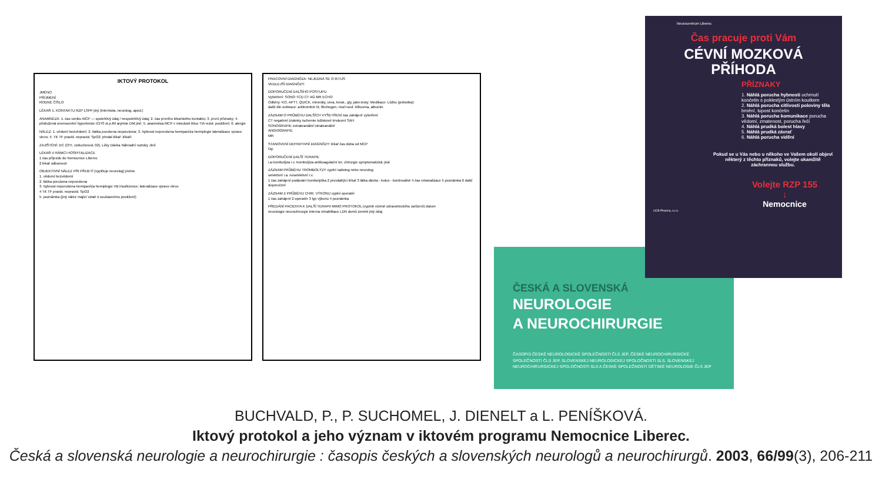IKTOVÝ PROTOKOL
JMÉNO
PŘÍJMENÍ
RODNÉ ČÍSLO
LÉKAŘ 1. KONTAKTU RZP LSPP jiný (internista, neurolog, apod.)
ANAMNÉZA: 1. čas vzniku MCP — spolehlivý údaj / nespolehlivý údaj; 2. čas prvního lékařského kontaktu; 3. první příznaky; 4. přidružená onemocnění hypertenze ICHS st.p.IM arytmie DM jiné; 5. anamnéza MCP v minulosti iktus TIA rezid. postižení; 6. alergie
NÁLEZ: 1. vědomí bezvědomí; 2. fatika porušena neporušena; 3. hybnost neporušena hemiparéza hemiplegie lateralizace vpravo vlevo; 4. TK TF pravid. nepravid. SpO2; předal lékař: lékaři:
ZAJIŠTĚNÍ: DC (OTI, vzduchovod, 02), Léky Dávka Náhradní roztoky Jiné
LÉKAŘ V RÁMCI HOSPITALIZACE
1 čas příjezdu do Nemocnice Liberec
2 lékař odbornost
OBJEKTIVNÍ NÁLEZ PŘI PŘIJETÍ (vyplňuje neurolog) jméno
1. vědomí bezvědomí
2. fatika porušena neporušena
3. hybnost neporušena hemiparéza hemiplegie VB insuficience; lateralizace vpravo vlevo
4 TK TF pravid. nepravid. SpO2
5. poznámka (jiný nález mající vztah k současnému postižení)
PRACOVNÍ DIAGNÓZA: NEJEDNÁ SE O IKTUS
VEDLEJŠÍ DIAGNÓZY:
DOPORUČENÍ DALŠÍHO POSTUPU
Vyšetření: SONO TCD CT AG MR ECHO
Odběry: KO, APTT, QUICK, minerály, urea, kreat., gly, jater.testy; Medikace: Lůžko (jednotka):
další dle ordinace: antitrombin III, fibrinogen, moč+sed. bílkovina, albumin
ZÁZNAM O PRŮBĚHU DALŠÍCH VYŠETŘENÍ čas zahájení vyšetření
CT negativní známky ischemie ložiskové krvácení SAH
SONOGRAFIE extrakraniální intrakraniální
ANGIOGRAFIE
MR
STANOVENÍ DEFINITIVNÍ DIAGNÓZY: lékař čas doba od MCP
Dg:
DOPORUČENÍ DALŠÍ TERAPIE
i.a.trombolýza i.v. trombolýza antikoagulační ter. chirurgie symptomatická; jiná
ZÁZNAM PRŮBĚHU TROMBOLÝZY vyplní radiolog nebo neurolog
selektivní i.a. neselektivní i.v.
1 čas zahájení podávání trombolytika 2 provádějící lékař 3 látka dávka - bolus - kontinuálně 4 čas rekanalizace 5 poznámka 6 další doporučení
ZÁZNAM Z PRŮBĚHU CHIR. VÝKONU vyplní operatér
1 čas zahájení 2 operatér 3 typ výkonu 4 poznámka
PŘEDÁNÍ PACIENTA K DALŠÍ TERAPII MIMO PROTOKOL (vyplnit včetně zdravotnického zařízení) datum
neurologie neurochirurgie interna rehabilitace LDN domů zemřel jiný údaj
ČESKÁ A SLOVENSKÁ
NEUROLOGIE
A NEUROCHIRURGIE
ČASOPIS ČESKÉ NEUROLOGICKÉ SPOLEČNOSTI ČLS JEP, ČESKÉ NEUROCHIRURGICKÉ SPOLEČNOSTI ČLS JEP, SLOVENSKEJ NEUROLOGICKEJ SPOLOČNOSTI SLS, SLOVENSKEJ NEUROCHIRURGICKEJ SPOLOČNOSTI SLS A ČESKÉ SPOLEČNOSTI DĚTSKÉ NEUROLOGIE ČLS JEP
Neurocentrum Liberec
Čas pracuje proti Vám
CÉVNÍ MOZKOVÁ PŘÍHODA
PŘÍZNAKY
1. Náhlá porucha hybnosti ochrnutí končetin s pokleslým ústním koutkem
2. Náhlá porucha citlivosti poloviny těla brnění, tupost končetin
3. Náhlá porucha komunikace porucha vědomí, zmatenost, porucha řeči
4. Náhlá prudká bolest hlavy
5. Náhlá prudká závrať
6. Náhlá porucha vidění
Pokud se u Vás nebo u někoho ve Vašem okolí objeví některý z těchto příznaků, volejte okamžitě záchrannou službu.
Volejte RZP 155
↓
Nemocnice
UCB Pharma, s.r.o.
BUCHVALD, P., P. SUCHOMEL, J. DIENELT a L. PENÍŠKOVÁ.
Iktový protokol a jeho význam v iktovém programu Nemocnice Liberec.
Česká a slovenská neurologie a neurochirurgie : časopis českých a slovenských neurologů a neurochirurgů. 2003, 66/99(3), 206-211